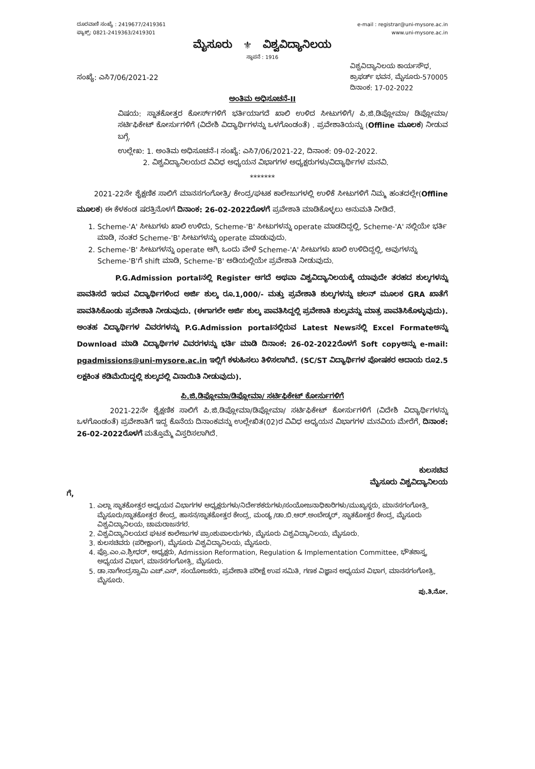ದೂರವಾಣಿ ಸಂಖ್ಯೆ : 2419677/2419361
ಫ್ಯಾಕ್ಸ್: 0821-2419363/2419301
e-mail : registrar@uni-mysore.ac.in
www.uni-mysore.ac.in
ಮೈಸೂರು ⚜ ವಿಶ್ವವಿದ್ಯಾನಿಲಯ
ಸ್ಥಾಪನೆ : 1916
ಸಂಖ್ಯೆ: ಎಸಿ7/06/2021-22
ವಿಶ್ವವಿದ್ಯಾನಿಲಯ ಕಾರ್ಯಸೌಧ,
ಕ್ರಾಫರ್ಡ್ ಭವನ, ಮೈಸೂರು-570005
ದಿನಾಂಕ: 17-02-2022
ಅಂತಿಮ ಅಧಿಸೂಚನೆ-II
ವಿಷಯ: ಸ್ನಾತಕೋತ್ತರ ಕೋರ್ಸ್‌ಗಳಿಗೆ ಭರ್ತಿಯಾಗದೆ ಖಾಲಿ ಉಳಿದ ಸೀಟುಗಳಿಗೆ/ ಪಿ.ಜಿ.ಡಿಪ್ಲೋಮಾ/ ಡಿಪ್ಲೋಮಾ/ಸರ್ಟಿಫಿಕೇಟ್ ಕೋರ್ಸುಗಳಿಗೆ (ವಿದೇಶಿ ವಿದ್ಯಾರ್ಥಿಗಳನ್ನು ಒಳಗೊಂಡಂತೆ) . ಪ್ರವೇಶಾತಿಯನ್ನು (Offline ಮೂಲಕ) ನೀಡುವ ಬಗ್ಗೆ.
ಉಲ್ಲೇಖ: 1. ಅಂತಿಮ ಅಧಿಸೂಚನೆ-I ಸಂಖ್ಯೆ: ಎಸಿ7/06/2021-22, ದಿನಾಂಕ: 09-02-2022.
2. ವಿಶ್ವವಿದ್ಯಾನಿಲಯದ ವಿವಿಧ ಅಧ್ಯಯನ ವಿಭಾಗಗಳ ಅಧ್ಯಕ್ಷರುಗಳು/ವಿದ್ಯಾರ್ಥಿಗಳ ಮನವಿ.
*******
2021-22ನೇ ಶೈಕ್ಷಣಿಕ ಸಾಲಿಗೆ ಮಾನಸಗಂಗೋತ್ರಿ/ ಕೇಂದ್ರ/ಘಟಕ ಕಾಲೇಜುಗಳಲ್ಲಿ ಉಳಿಕೆ ಸೀಟುಗಳಿಗೆ ನಿಮ್ಮ ಹಂತದಲ್ಲೇ(Offline ಮೂಲಕ) ಈ ಕೆಳಕಂಡ ಷರತ್ತಿನೊಳಗೆ ದಿನಾಂಕ: 26-02-2022ರೊಳಗೆ ಪ್ರವೇಶಾತಿ ಮಾಡಿಕೊಳ್ಳಲು ಅನುಮತಿ ನೀಡಿದೆ.
1. Scheme-'A' ಸೀಟುಗಳು ಖಾಲಿ ಉಳಿದು, Scheme-'B' ಸೀಟುಗಳನ್ನು operate ಮಾಡದಿದ್ದಲ್ಲಿ, Scheme-'A' ನಲ್ಲಿಯೇ ಭರ್ತಿ ಮಾಡಿ, ನಂತರ Scheme-'B' ಸೀಟುಗಳನ್ನು operate ಮಾಡುವುದು.
2. Scheme-'B' ಸೀಟುಗಳನ್ನು operate ಆಗಿ, ಒಂದು ವೇಳೆ Scheme-'A' ಸೀಟುಗಳು ಖಾಲಿ ಉಳಿದಿದ್ದಲ್ಲಿ, ಅವುಗಳನ್ನು Scheme-'B'ಗೆ shift ಮಾಡಿ, Scheme-'B' ಅಡಿಯಲ್ಲಿಯೇ ಪ್ರವೇಶಾತಿ ನೀಡುವುದು.
P.G.Admission portalನಲ್ಲಿ Register ಆಗದೆ ಅಥವಾ ವಿಶ್ವವಿದ್ಯಾನಿಲಯಕ್ಕೆ ಯಾವುದೇ ತರಹದ ಶುಲ್ಕಗಳನ್ನು ಪಾವತಿಸದೆ ಇರುವ ವಿದ್ಯಾರ್ಥಿಗಳಿಂದ ಅರ್ಜಿ ಶುಲ್ಕ ರೂ.1,000/- ಮತ್ತು ಪ್ರವೇಶಾತಿ ಶುಲ್ಕಗಳನ್ನು ಚಲನ್ ಮೂಲಕ GRA ಖಾತೆಗೆ ಪಾವತಿಸಿಕೊಂಡು ಪ್ರವೇಶಾತಿ ನೀಡುವುದು. (ಈಗಾಗಲೇ ಅರ್ಜಿ ಶುಲ್ಕ ಪಾವತಿಸಿದ್ದಲ್ಲಿ ಪ್ರವೇಶಾತಿ ಶುಲ್ಕವನ್ನು ಮಾತ್ರ ಪಾವತಿಸಿಕೊಳ್ಳುವುದು). ಅಂತಹ ವಿದ್ಯಾರ್ಥಿಗಳ ವಿವರಗಳನ್ನು P.G.Admission portalನಲ್ಲಿರುವ Latest Newsನಲ್ಲಿ Excel Formateಅನ್ನು Download ಮಾಡಿ ವಿದ್ಯಾರ್ಥಿಗಳ ವಿವರಗಳನ್ನು ಭರ್ತಿ ಮಾಡಿ ದಿನಾಂಕ: 26-02-2022ರೊಳಗೆ Soft copyಅನ್ನು e-mail: pgadmissions@uni-mysore.ac.in ಇಲ್ಲಿಗೆ ಕಳುಹಿಸಲು ತಿಳಿಸಲಾಗಿದೆ. (SC/ST ವಿದ್ಯಾರ್ಥಿಗಳ ಪೋಷಕರ ಆದಾಯ ರೂ2.5 ಲಕ್ಷಕಿಂತ ಕಡಿಮೆಯಿದ್ದಲ್ಲಿ ಶುಲ್ಕದಲ್ಲಿ ವಿನಾಯಿತಿ ನೀಡುವುದು).
ಪಿ.ಜಿ.ಡಿಪ್ಲೋಮಾ/ಡಿಪ್ಲೋಮಾ/ ಸರ್ಟಿಫಿಕೇಟ್ ಕೋರ್ಸುಗಳಿಗೆ
2021-22ನೇ ಶೈಕ್ಷಣಿಕ ಸಾಲಿಗೆ ಪಿ.ಜಿ.ಡಿಪ್ಲೋಮಾ/ಡಿಪ್ಲೋಮಾ/ ಸರ್ಟಿಫಿಕೇಟ್ ಕೋರ್ಸುಗಳಿಗೆ (ವಿದೇಶಿ ವಿದ್ಯಾರ್ಥಿಗಳನ್ನು ಒಳಗೊಂಡಂತೆ) ಪ್ರವೇಶಾತಿಗೆ ಇದ್ದ ಕೊನೆಯ ದಿನಾಂಕವನ್ನು ಉಲ್ಲೇಖಿತ(02)ರ ವಿವಿಧ ಅಧ್ಯಯನ ವಿಭಾಗಗಳ ಮನವಿಯ ಮೇರೆಗೆ, ದಿನಾಂಕ: 26-02-2022ರೊಳಗೆ ಮತ್ತೊಮ್ಮೆ ವಿಸ್ತರಿಸಲಾಗಿದೆ.
ಕುಲಸಚಿವ
ಮೈಸೂರು ವಿಶ್ವವಿದ್ಯಾನಿಲಯ
ಗೆ,
1. ಎಲ್ಲಾ ಸ್ನಾತಕೋತ್ತರ ಅಧ್ಯಯನ ವಿಭಾಗಗಳ ಅಧ್ಯಕ್ಷರುಗಳು/ನಿರ್ದೇಶಕರುಗಳು/ಸಂಯೋಜನಾಧಿಕಾರಿಗಳು/ಮುಖ್ಯಸ್ಥರು, ಮಾನಸಗಂಗೋತ್ರಿ, ಮೈಸೂರು/ಸ್ನಾತಕೋತ್ತರ ಕೇಂದ್ರ, ಹಾಸನ/ಸ್ನಾತಕೋತ್ತರ ಕೇಂದ್ರ, ಮಂಡ್ಯ /ಡಾ.ಬಿ.ಆರ್.ಅಂಬೇಡ್ಕರ್, ಸ್ನಾತಕೋತ್ತರ ಕೇಂದ್ರ, ಮೈಸೂರು ವಿಶ್ವವಿದ್ಯಾನಿಲಯ, ಚಾಮರಾಜನಗರ.
2. ವಿಶ್ವವಿದ್ಯಾನಿಲಯದ ಘಟಕ ಕಾಲೇಜುಗಳ ಪ್ರಾಂಶುಪಾಲರುಗಳು, ಮೈಸೂರು ವಿಶ್ವವಿದ್ಯಾನಿಲಯ, ಮೈಸೂರು.
3. ಕುಲಸಚಿವರು (ಪರೀಕ್ಷಾಂಗ), ಮೈಸೂರು ವಿಶ್ವವಿದ್ಯಾನಿಲಯ, ಮೈಸೂರು.
4. ಪ್ರೊ.ಎಂ.ಎ.ಶ್ರೀಧರ್, ಅಧ್ಯಕ್ಷರು, Admission Reformation, Regulation & Implementation Committee, ಭೌತಶಾಸ್ತ್ರ ಅಧ್ಯಯನ ವಿಭಾಗ, ಮಾನಸಗಂಗೋತ್ರಿ, ಮೈಸೂರು.
5. ಡಾ.ನಾಗೇಂದ್ರಸ್ವಾಮಿ ಎಚ್.ಎಸ್, ಸಂಯೋಜಕರು, ಪ್ರವೇಶಾತಿ ಪರೀಕ್ಷೆ ಉಪ ಸಮಿತಿ, ಗಣಕ ವಿಜ್ಞಾನ ಅಧ್ಯಯನ ವಿಭಾಗ, ಮಾನಸಗಂಗೋತ್ರಿ, ಮೈಸೂರು.
ಪು.ತಿ.ನೋ.